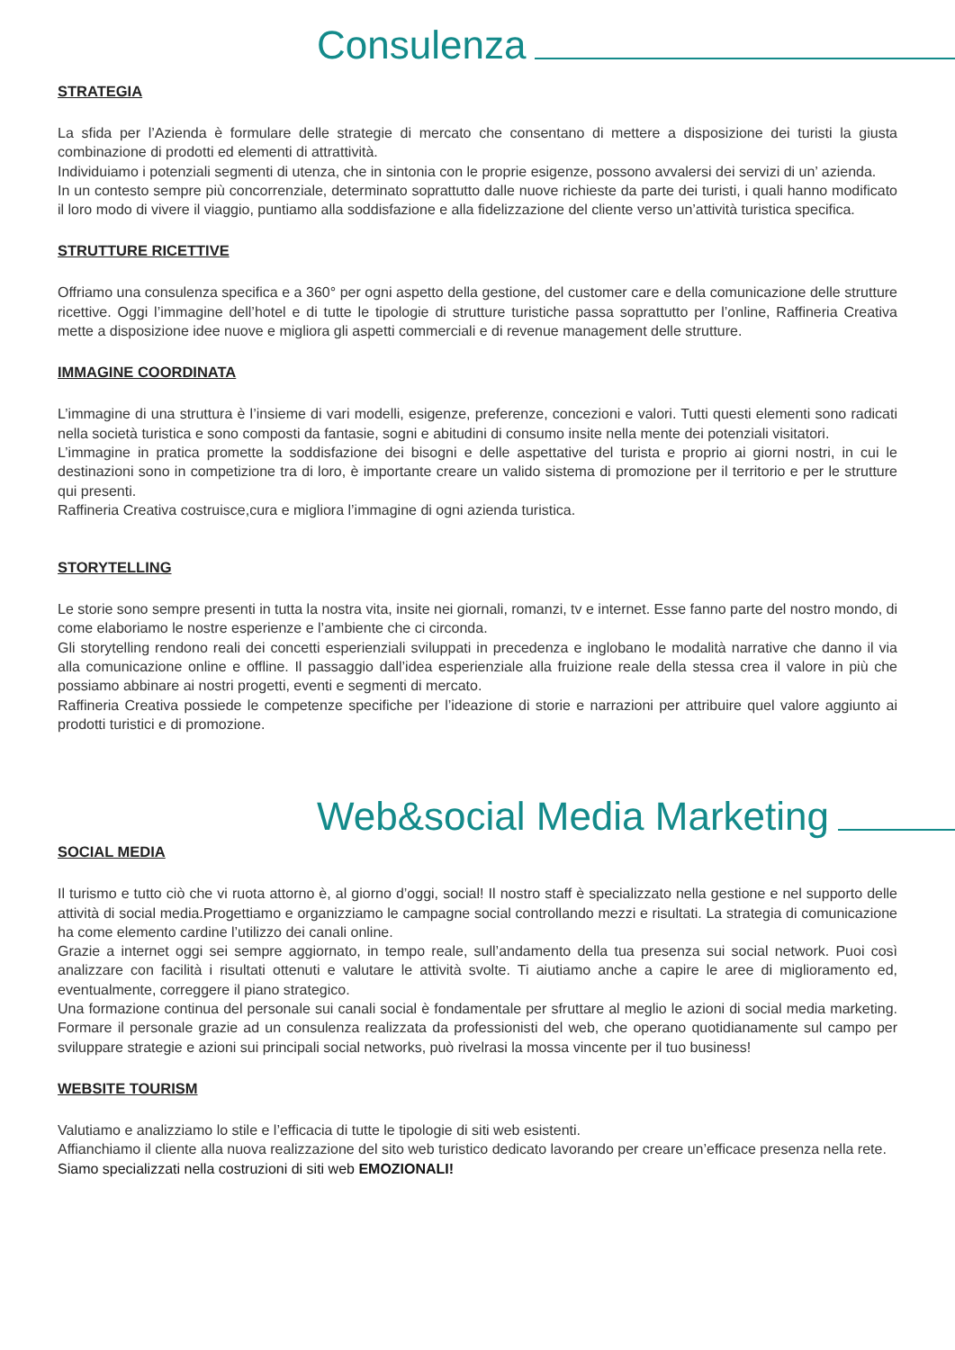Consulenza
STRATEGIA
La sfida per l’Azienda è formulare delle strategie di mercato che consentano di mettere a disposizione dei turisti la giusta combinazione di prodotti ed elementi di attrattività.
Individuiamo i potenziali segmenti di utenza, che in sintonia con le proprie esigenze, possono avvalersi dei servizi di un’ azienda.
In un contesto sempre più concorrenziale, determinato soprattutto dalle nuove richieste da parte dei turisti, i quali hanno modificato il loro modo di vivere il viaggio, puntiamo alla soddisfazione e alla fidelizzazione del cliente verso un’attività turistica specifica.
STRUTTURE RICETTIVE
Offriamo una consulenza specifica e a 360° per ogni aspetto della gestione, del customer care e della comunicazione delle strutture ricettive. Oggi l’immagine dell’hotel e di tutte le tipologie di strutture turistiche passa soprattutto per l’online, Raffineria Creativa mette a disposizione idee nuove e migliora gli aspetti commerciali e di revenue management delle strutture.
IMMAGINE COORDINATA
L’immagine di una struttura è l’insieme di vari modelli, esigenze, preferenze, concezioni e valori. Tutti questi elementi sono radicati nella società turistica e sono composti da fantasie, sogni e abitudini di consumo insite nella mente dei potenziali visitatori.
L’immagine in pratica promette la soddisfazione dei bisogni e delle aspettative del turista e proprio ai giorni nostri, in cui le destinazioni sono in competizione tra di loro, è importante creare un valido sistema di promozione per il territorio e per le strutture qui presenti.
Raffineria Creativa costruisce,cura e migliora l’immagine di ogni azienda turistica.
STORYTELLING
Le storie sono sempre presenti in tutta la nostra vita, insite nei giornali, romanzi, tv e internet. Esse fanno parte del nostro mondo, di come elaboriamo le nostre esperienze e l’ambiente che ci circonda.
Gli storytelling rendono reali dei concetti esperienziali sviluppati in precedenza e inglobano le modalità narrative che danno il via alla comunicazione online e offline. Il passaggio dall’idea esperienziale alla fruizione reale della stessa crea il valore in più che possiamo abbinare ai nostri progetti, eventi e segmenti di mercato.
Raffineria Creativa possiede le competenze specifiche per l’ideazione di storie e narrazioni per attribuire quel valore aggiunto ai prodotti turistici e di promozione.
Web&social Media Marketing
SOCIAL MEDIA
Il turismo e tutto ciò che vi ruota attorno è, al giorno d’oggi, social! Il nostro staff è specializzato nella gestione e nel supporto delle attività di social media.Progettiamo e organizziamo le campagne social controllando mezzi e risultati. La strategia di comunicazione ha come elemento cardine l’utilizzo dei canali online.
Grazie a internet oggi sei sempre aggiornato, in tempo reale, sull’andamento della tua presenza sui social network. Puoi così analizzare con facilità i risultati ottenuti e valutare le attività svolte. Ti aiutiamo anche a capire le aree di miglioramento ed, eventualmente, correggere il piano strategico.
Una formazione continua del personale sui canali social è fondamentale per sfruttare al meglio le azioni di social media marketing. Formare il personale grazie ad un consulenza realizzata da professionisti del web, che operano quotidianamente sul campo per sviluppare strategie e azioni sui principali social networks, può rivelrasi la mossa vincente per il tuo business!
WEBSITE TOURISM
Valutiamo e analizziamo lo stile e l’efficacia di tutte le tipologie di siti web esistenti.
Affianchiamo il cliente alla nuova realizzazione del sito web turistico dedicato lavorando per creare un’efficace presenza nella rete.
Siamo specializzati nella costruzioni di siti web EMOZIONALI!